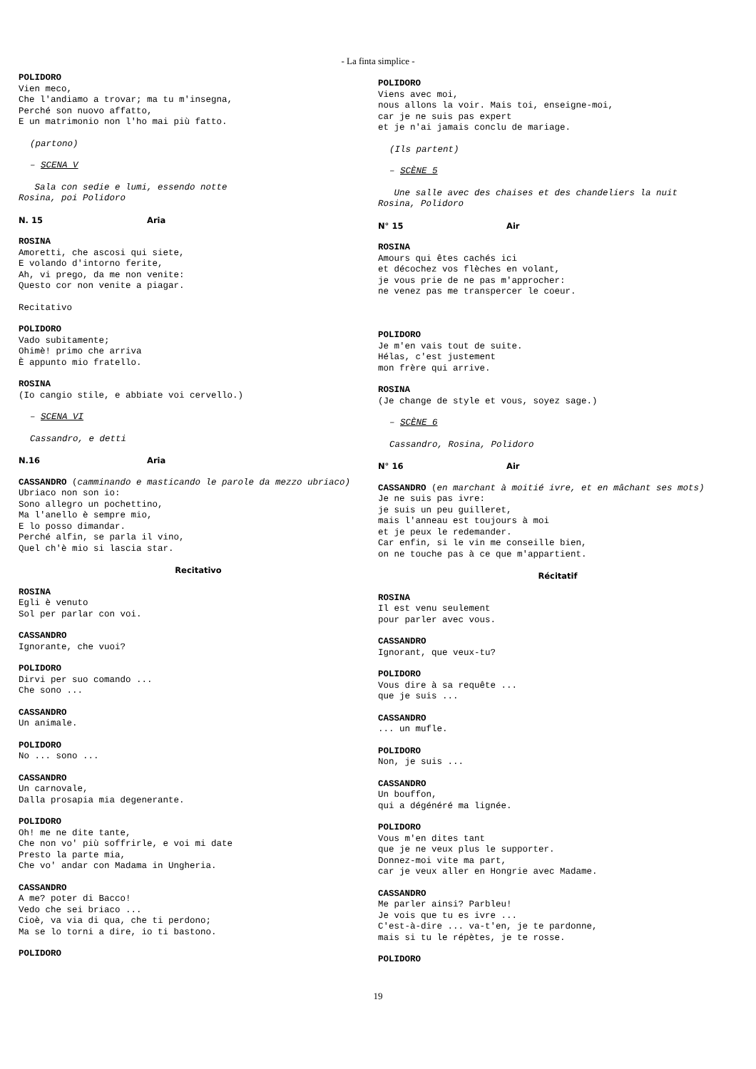- La finta simplice -
POLIDORO
Vien meco,
Che l'andiamo a trovar; ma tu m'insegna,
Perché son nuovo affatto,
E un matrimonio non l'ho mai più fatto.
(partono)
– SCENA V
Sala con sedie e lumi, essendo notte
Rosina, poi Polidoro
N. 15 Aria
ROSINA
Amoretti, che ascosi qui siete,
E volando d'intorno ferite,
Ah, vi prego, da me non venite:
Questo cor non venite a piagar.
Recitativo
POLIDORO
Vado subitamente;
Ohimè! primo che arriva
È appunto mio fratello.
ROSINA
(Io cangio stile, e abbiate voi cervello.)
– SCENA VI
Cassandro, e detti
N.16 Aria
CASSANDRO (camminando e masticando le parole da mezzo ubriaco)
Ubriaco non son io:
Sono allegro un pochettino,
Ma l'anello è sempre mio,
E lo posso dimandar.
Perché alfin, se parla il vino,
Quel ch'è mio si lascia star.
Recitativo
ROSINA
Egli è venuto
Sol per parlar con voi.
CASSANDRO
Ignorante, che vuoi?
POLIDORO
Dirvi per suo comando ...
Che sono ...
CASSANDRO
Un animale.
POLIDORO
No ... sono ...
CASSANDRO
Un carnovale,
Dalla prosapia mia degenerante.
POLIDORO
Oh! me ne dite tante,
Che non vo' più soffrirle, e voi mi date
Presto la parte mia,
Che vo' andar con Madama in Ungheria.
CASSANDRO
A me? poter di Bacco!
Vedo che sei briaco ...
Cioè, va via di qua, che ti perdono;
Ma se lo torni a dire, io ti bastono.
POLIDORO
POLIDORO
Viens avec moi,
nous allons la voir. Mais toi, enseigne-moi,
car je ne suis pas expert
et je n'ai jamais conclu de mariage.
(Ils partent)
– SCÈNE 5
Une salle avec des chaises et des chandeliers la nuit
Rosina, Polidoro
N° 15 Air
ROSINA
Amours qui êtes cachés ici
et décochez vos flèches en volant,
je vous prie de ne pas m'approcher:
ne venez pas me transpercer le coeur.
POLIDORO
Je m'en vais tout de suite.
Hélas, c'est justement
mon frère qui arrive.
ROSINA
(Je change de style et vous, soyez sage.)
– SCÈNE 6
Cassandro, Rosina, Polidoro
N° 16 Air
CASSANDRO (en marchant à moitié ivre, et en mâchant ses mots)
Je ne suis pas ivre:
je suis un peu guilleret,
mais l'anneau est toujours à moi
et je peux le redemander.
Car enfin, si le vin me conseille bien,
on ne touche pas à ce que m'appartient.
Récitatif
ROSINA
Il est venu seulement
pour parler avec vous.
CASSANDRO
Ignorant, que veux-tu?
POLIDORO
Vous dire à sa requête ...
que je suis ...
CASSANDRO
... un mufle.
POLIDORO
Non, je suis ...
CASSANDRO
Un bouffon,
qui a dégénéré ma lignée.
POLIDORO
Vous m'en dites tant
que je ne veux plus le supporter.
Donnez-moi vite ma part,
car je veux aller en Hongrie avec Madame.
CASSANDRO
Me parler ainsi? Parbleu!
Je vois que tu es ivre ...
C'est-à-dire ... va-t'en, je te pardonne,
mais si tu le répètes, je te rosse.
POLIDORO
19